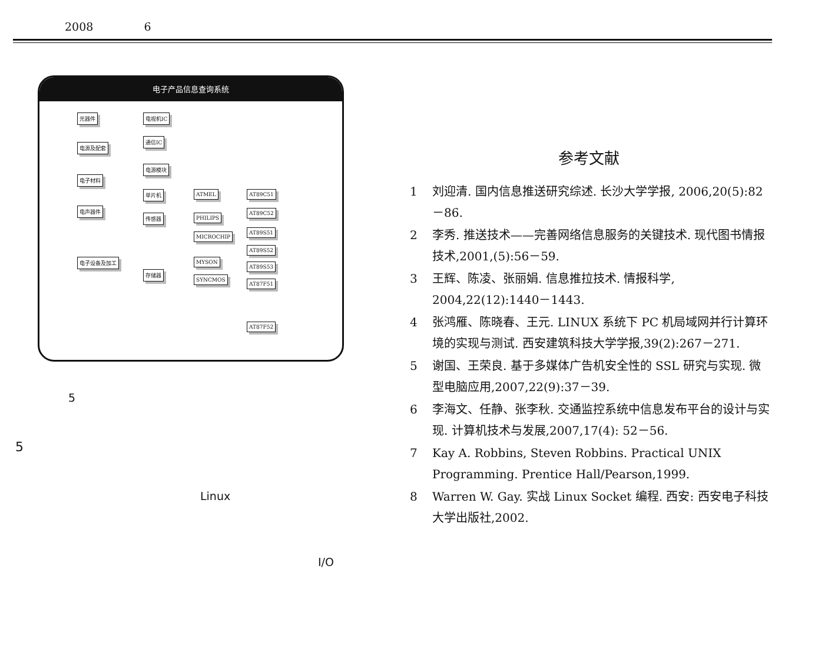2008 6
电子产品信息查询系统
元器件
电源及配套
电子材料
电声器件
电子设备及加工
电视机IC
通信IC
电源模块
单片机
传感器
存储器
ATMEL
PHILIPS
MICROCHIP
MYSON
SYNCMOS
AT89C51
AT89C52
AT89S51
AT89S52
AT89S53
AT87F51
AT87F52
5
5
Linux
I/O
参考文献
1 刘迎清. 国内信息推送研究综述. 长沙大学学报, 2006,20(5):82－86.
2 李秀. 推送技术——完善网络信息服务的关键技术. 现代图书情报技术,2001,(5):56－59.
3 王辉、陈凌、张丽娟. 信息推拉技术. 情报科学, 2004,22(12):1440－1443.
4 张鸿雁、陈晓春、王元. LINUX 系统下 PC 机局域网并行计算环境的实现与测试. 西安建筑科技大学学报,39(2):267－271.
5 谢国、王荣良. 基于多媒体广告机安全性的 SSL 研究与实现. 微型电脑应用,2007,22(9):37－39.
6 李海文、任静、张李秋. 交通监控系统中信息发布平台的设计与实现. 计算机技术与发展,2007,17(4): 52－56.
7 Kay A. Robbins, Steven Robbins. Practical UNIX Programming. Prentice Hall/Pearson,1999.
8 Warren W. Gay. 实战 Linux Socket 编程. 西安: 西安电子科技大学出版社,2002.